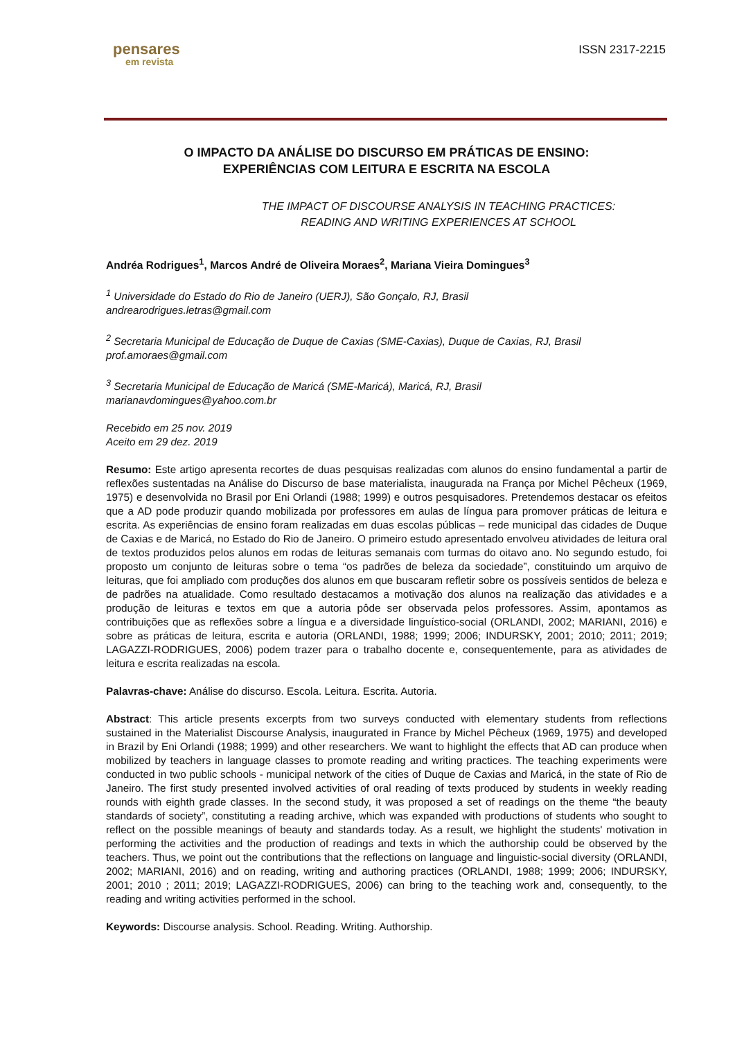pensares
em revista
ISSN 2317-2215
O IMPACTO DA ANÁLISE DO DISCURSO EM PRÁTICAS DE ENSINO:
EXPERIÊNCIAS COM LEITURA E ESCRITA NA ESCOLA
THE IMPACT OF DISCOURSE ANALYSIS IN TEACHING PRACTICES:
READING AND WRITING EXPERIENCES AT SCHOOL
Andréa Rodrigues<sup>1</sup>, Marcos André de Oliveira Moraes<sup>2</sup>, Mariana Vieira Domingues<sup>3</sup>
<sup>1</sup> Universidade do Estado do Rio de Janeiro (UERJ), São Gonçalo, RJ, Brasil
andrearodrigues.letras@gmail.com
<sup>2</sup> Secretaria Municipal de Educação de Duque de Caxias (SME-Caxias), Duque de Caxias, RJ, Brasil
prof.amoraes@gmail.com
<sup>3</sup> Secretaria Municipal de Educação de Maricá (SME-Maricá), Maricá, RJ, Brasil
marianavdomingues@yahoo.com.br
Recebido em 25 nov. 2019
Aceito em 29 dez. 2019
Resumo: Este artigo apresenta recortes de duas pesquisas realizadas com alunos do ensino fundamental a partir de reflexões sustentadas na Análise do Discurso de base materialista, inaugurada na França por Michel Pêcheux (1969, 1975) e desenvolvida no Brasil por Eni Orlandi (1988; 1999) e outros pesquisadores. Pretendemos destacar os efeitos que a AD pode produzir quando mobilizada por professores em aulas de língua para promover práticas de leitura e escrita. As experiências de ensino foram realizadas em duas escolas públicas – rede municipal das cidades de Duque de Caxias e de Maricá, no Estado do Rio de Janeiro. O primeiro estudo apresentado envolveu atividades de leitura oral de textos produzidos pelos alunos em rodas de leituras semanais com turmas do oitavo ano. No segundo estudo, foi proposto um conjunto de leituras sobre o tema “os padrões de beleza da sociedade”, constituindo um arquivo de leituras, que foi ampliado com produções dos alunos em que buscaram refletir sobre os possíveis sentidos de beleza e de padrões na atualidade. Como resultado destacamos a motivação dos alunos na realização das atividades e a produção de leituras e textos em que a autoria pôde ser observada pelos professores. Assim, apontamos as contribuições que as reflexões sobre a língua e a diversidade linguístico-social (ORLANDI, 2002; MARIANI, 2016) e sobre as práticas de leitura, escrita e autoria (ORLANDI, 1988; 1999; 2006; INDURSKY, 2001; 2010; 2011; 2019; LAGAZZI-RODRIGUES, 2006) podem trazer para o trabalho docente e, consequentemente, para as atividades de leitura e escrita realizadas na escola.
Palavras-chave: Análise do discurso. Escola. Leitura. Escrita. Autoria.
Abstract: This article presents excerpts from two surveys conducted with elementary students from reflections sustained in the Materialist Discourse Analysis, inaugurated in France by Michel Pêcheux (1969, 1975) and developed in Brazil by Eni Orlandi (1988; 1999) and other researchers. We want to highlight the effects that AD can produce when mobilized by teachers in language classes to promote reading and writing practices. The teaching experiments were conducted in two public schools - municipal network of the cities of Duque de Caxias and Maricá, in the state of Rio de Janeiro. The first study presented involved activities of oral reading of texts produced by students in weekly reading rounds with eighth grade classes. In the second study, it was proposed a set of readings on the theme “the beauty standards of society”, constituting a reading archive, which was expanded with productions of students who sought to reflect on the possible meanings of beauty and standards today. As a result, we highlight the students' motivation in performing the activities and the production of readings and texts in which the authorship could be observed by the teachers. Thus, we point out the contributions that the reflections on language and linguistic-social diversity (ORLANDI, 2002; MARIANI, 2016) and on reading, writing and authoring practices (ORLANDI, 1988; 1999; 2006; INDURSKY, 2001; 2010 ; 2011; 2019; LAGAZZI-RODRIGUES, 2006) can bring to the teaching work and, consequently, to the reading and writing activities performed in the school.
Keywords: Discourse analysis. School. Reading. Writing. Authorship.